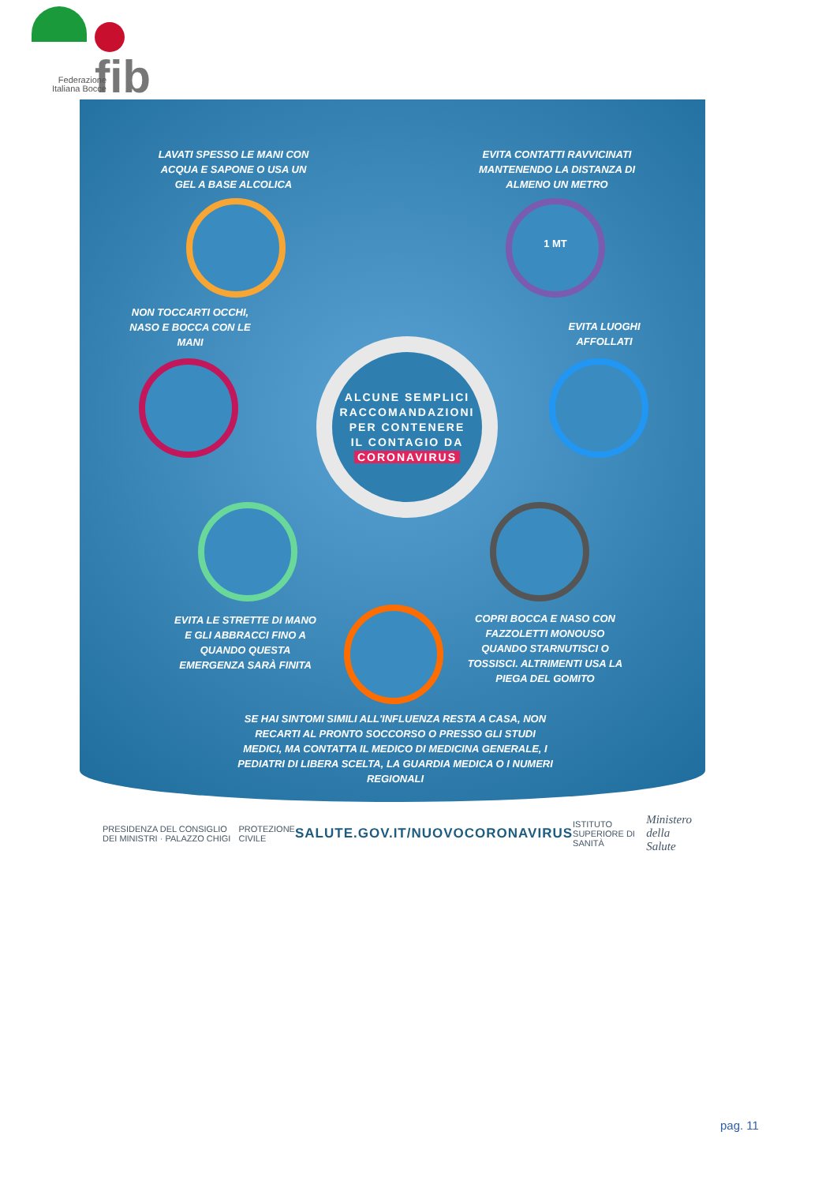fib
Federazione
Italiana Bocce
LAVATI SPESSO LE MANI CON ACQUA E SAPONE O USA UN GEL A BASE ALCOLICA
EVITA CONTATTI RAVVICINATI MANTENENDO LA DISTANZA DI ALMENO UN METRO
1 MT
NON TOCCARTI OCCHI, NASO E BOCCA CON LE MANI
EVITA LUOGHI AFFOLLATI
ALCUNE SEMPLICI
RACCOMANDAZIONI
PER CONTENERE
IL CONTAGIO DA
CORONAVIRUS
EVITA LE STRETTE DI MANO E GLI ABBRACCI FINO A QUANDO QUESTA EMERGENZA SARÀ FINITA
COPRI BOCCA E NASO CON FAZZOLETTI MONOUSO QUANDO STARNUTISCI O TOSSISCI. ALTRIMENTI USA LA PIEGA DEL GOMITO
SE HAI SINTOMI SIMILI ALL'INFLUENZA RESTA A CASA, NON RECARTI AL PRONTO SOCCORSO O PRESSO GLI STUDI MEDICI, MA CONTATTA IL MEDICO DI MEDICINA GENERALE, I PEDIATRI DI LIBERA SCELTA, LA GUARDIA MEDICA O I NUMERI REGIONALI
PRESIDENZA DEL CONSIGLIO DEI MINISTRI · PALAZZO CHIGI
PROTEZIONE CIVILE
SALUTE.GOV.IT/NUOVOCORONAVIRUS
ISTITUTO SUPERIORE DI SANITÀ
Ministero della Salute
pag. 11